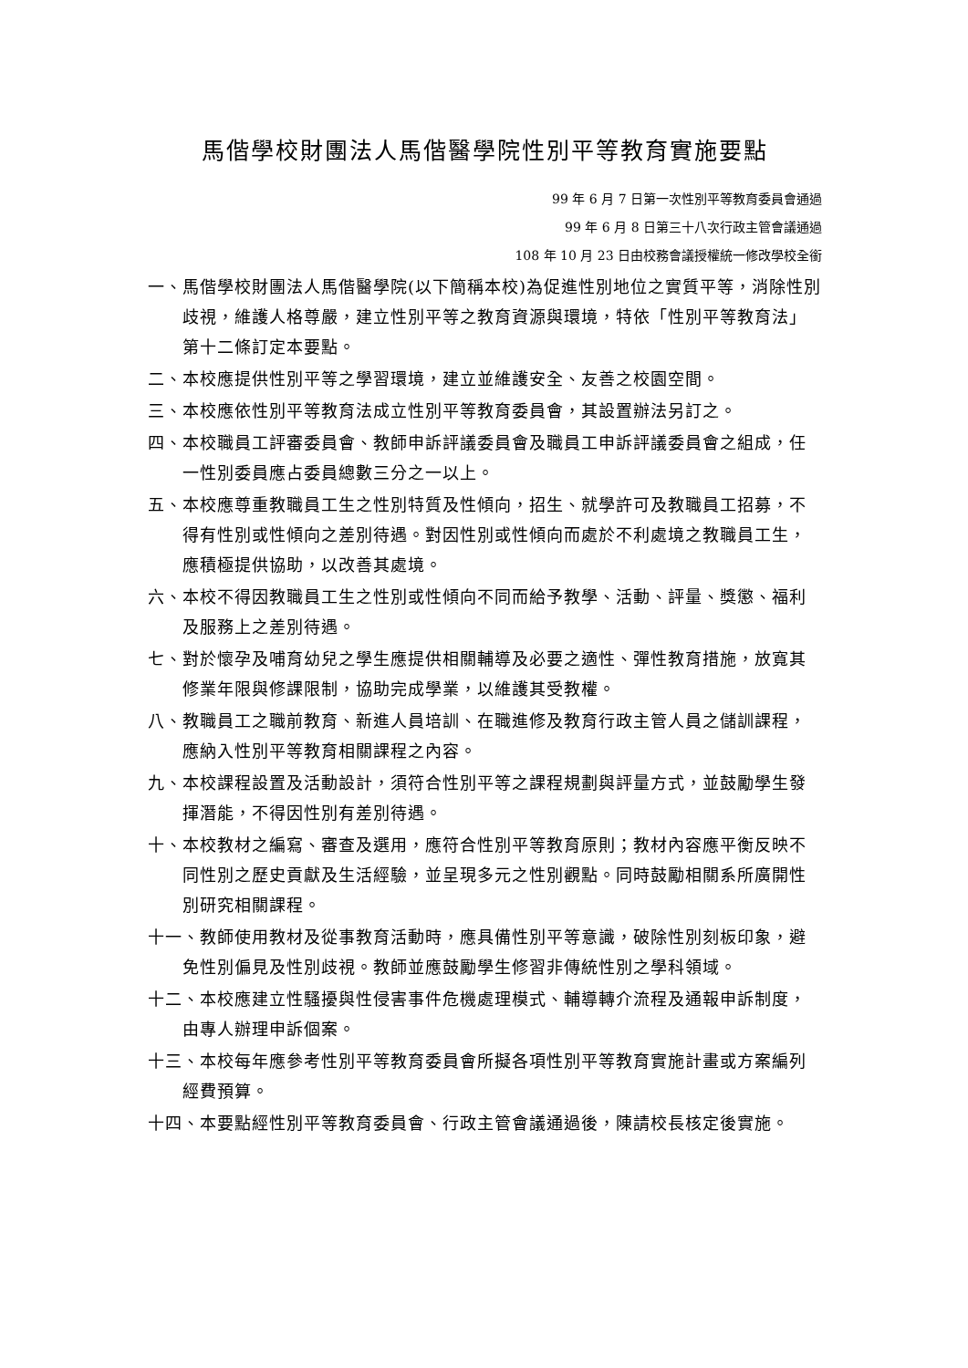馬偕學校財團法人馬偕醫學院性別平等教育實施要點
99 年 6 月 7 日第一次性別平等教育委員會通過
99 年 6 月 8 日第三十八次行政主管會議通過
108 年 10 月 23 日由校務會議授權統一修改學校全銜
一、馬偕學校財團法人馬偕醫學院(以下簡稱本校)為促進性別地位之實質平等，消除性別歧視，維護人格尊嚴，建立性別平等之教育資源與環境，特依「性別平等教育法」第十二條訂定本要點。
二、本校應提供性別平等之學習環境，建立並維護安全、友善之校園空間。
三、本校應依性別平等教育法成立性別平等教育委員會，其設置辦法另訂之。
四、本校職員工評審委員會、教師申訴評議委員會及職員工申訴評議委員會之組成，任一性別委員應占委員總數三分之一以上。
五、本校應尊重教職員工生之性別特質及性傾向，招生、就學許可及教職員工招募，不得有性別或性傾向之差別待遇。對因性別或性傾向而處於不利處境之教職員工生，應積極提供協助，以改善其處境。
六、本校不得因教職員工生之性別或性傾向不同而給予教學、活動、評量、獎懲、福利及服務上之差別待遇。
七、對於懷孕及哺育幼兒之學生應提供相關輔導及必要之適性、彈性教育措施，放寬其修業年限與修課限制，協助完成學業，以維護其受教權。
八、教職員工之職前教育、新進人員培訓、在職進修及教育行政主管人員之儲訓課程，應納入性別平等教育相關課程之內容。
九、本校課程設置及活動設計，須符合性別平等之課程規劃與評量方式，並鼓勵學生發揮潛能，不得因性別有差別待遇。
十、本校教材之編寫、審查及選用，應符合性別平等教育原則；教材內容應平衡反映不同性別之歷史貢獻及生活經驗，並呈現多元之性別觀點。同時鼓勵相關系所廣開性別研究相關課程。
十一、教師使用教材及從事教育活動時，應具備性別平等意識，破除性別刻板印象，避免性別偏見及性別歧視。教師並應鼓勵學生修習非傳統性別之學科領域。
十二、本校應建立性騷擾與性侵害事件危機處理模式、輔導轉介流程及通報申訴制度，由專人辦理申訴個案。
十三、本校每年應參考性別平等教育委員會所擬各項性別平等教育實施計畫或方案編列經費預算。
十四、本要點經性別平等教育委員會、行政主管會議通過後，陳請校長核定後實施。